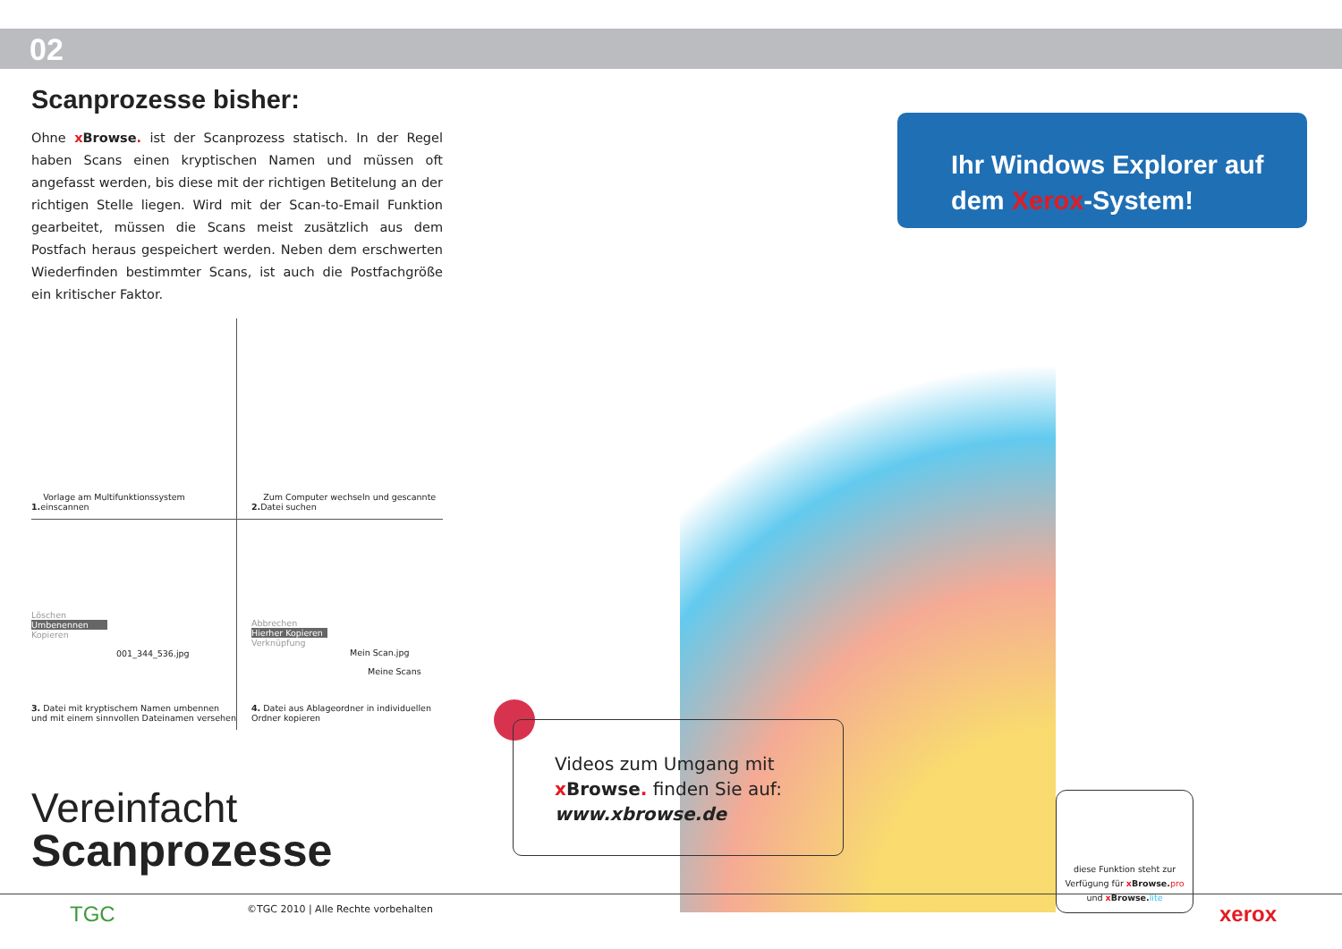02
Scanprozesse bisher:
Ohne xBrowse. ist der Scanprozess statisch. In der Regel haben Scans einen kryptischen Namen und müssen oft angefasst werden, bis diese mit der richtigen Betitelung an der richtigen Stelle liegen. Wird mit der Scan-to-Email Funktion gearbeitet, müssen die Scans meist zusätzlich aus dem Postfach heraus gespeichert werden. Neben dem erschwerten Wiederfinden bestimmter Scans, ist auch die Postfachgröße ein kritischer Faktor.
1. Vorlage am Multifunktionssystem einscannen
2. Zum Computer wechseln und gescannte Datei suchen
Löschen
Umbenennen
Kopieren
001_344_536.jpg
3. Datei mit kryptischem Namen umbennen und mit einem sinnvollen Dateinamen versehen
Abbrechen
Hierher Kopieren
Verknüpfung
Mein Scan.jpg
Meine Scans
4. Datei aus Ablageordner in individuellen Ordner kopieren
Vereinfacht
Scanprozesse
Ihr Windows Explorer auf
dem Xerox-System!
Videos zum Umgang mit
xBrowse. finden Sie auf:
www.xbrowse.de
diese Funktion steht zur Verfügung für xBrowse. pro und xBrowse. lite
TGC
©TGC 2010 | Alle Rechte vorbehalten
xerox